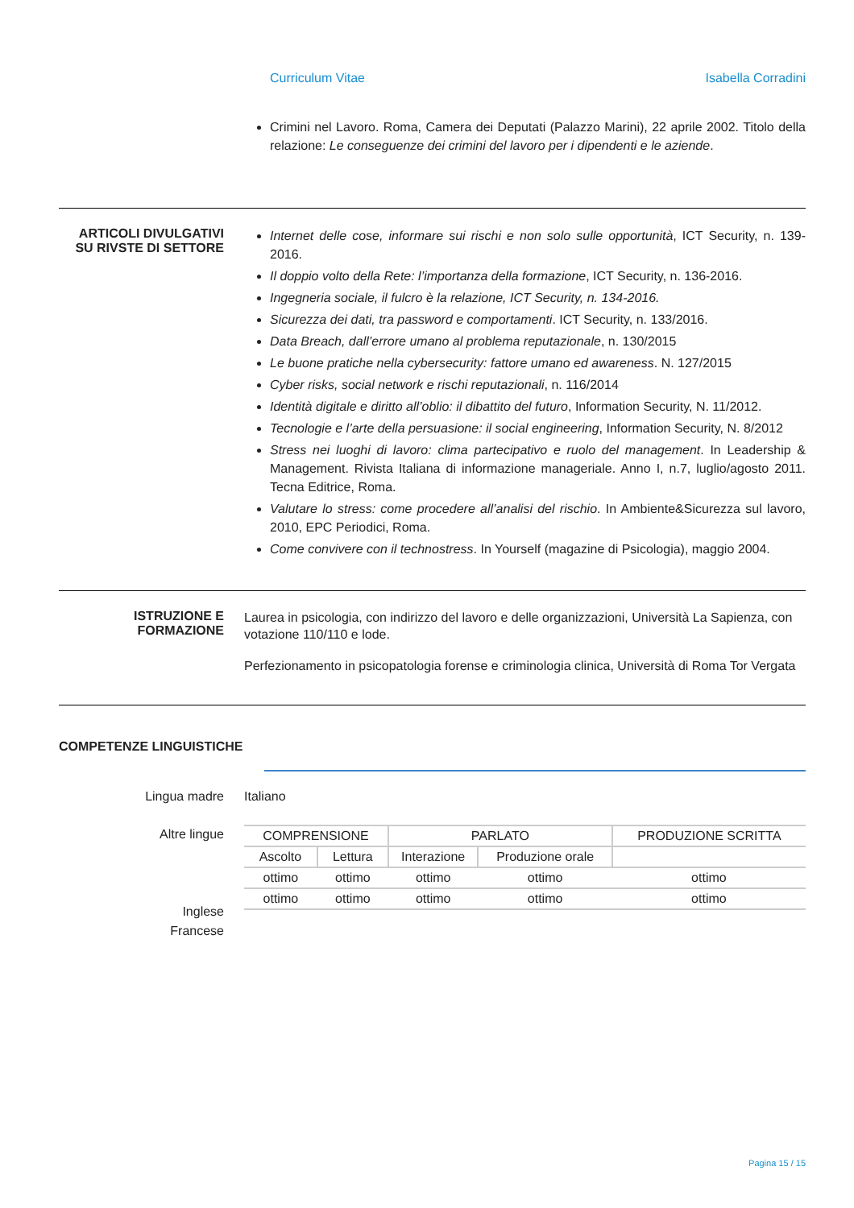Curriculum Vitae Isabella Corradini
Crimini nel Lavoro. Roma, Camera dei Deputati (Palazzo Marini), 22 aprile 2002. Titolo della relazione: Le conseguenze dei crimini del lavoro per i dipendenti e le aziende.
ARTICOLI DIVULGATIVI SU RIVSTE DI SETTORE
Internet delle cose, informare sui rischi e non solo sulle opportunità, ICT Security, n. 139-2016.
Il doppio volto della Rete: l’importanza della formazione, ICT Security, n. 136-2016.
Ingegneria sociale, il fulcro è la relazione, ICT Security, n. 134-2016.
Sicurezza dei dati, tra password e comportamenti. ICT Security, n. 133/2016.
Data Breach, dall’errore umano al problema reputazionale, n. 130/2015
Le buone pratiche nella cybersecurity: fattore umano ed awareness. N. 127/2015
Cyber risks, social network e rischi reputazionali, n. 116/2014
Identità digitale e diritto all’oblio: il dibattito del futuro, Information Security, N. 11/2012.
Tecnologie e l’arte della persuasione: il social engineering, Information Security, N. 8/2012
Stress nei luoghi di lavoro: clima partecipativo e ruolo del management. In Leadership & Management. Rivista Italiana di informazione manageriale. Anno I, n.7, luglio/agosto 2011. Tecna Editrice, Roma.
Valutare lo stress: come procedere all’analisi del rischio. In Ambiente&Sicurezza sul lavoro, 2010, EPC Periodici, Roma.
Come convivere con il technostress. In Yourself (magazine di Psicologia), maggio 2004.
ISTRUZIONE E FORMAZIONE
Laurea in psicologia, con indirizzo del lavoro e delle organizzazioni, Università La Sapienza, con votazione 110/110 e lode.
Perfezionamento in psicopatologia forense e criminologia clinica, Università di Roma Tor Vergata
COMPETENZE LINGUISTICHE
Lingua madre Italiano
Altre lingue
Inglese
Francese
| COMPRENSIONE | | PARLATO | | PRODUZIONE SCRITTA |
| --- | --- | --- | --- | --- |
| Ascolto | Lettura | Interazione | Produzione orale | |
| ottimo | ottimo | ottimo | ottimo | ottimo |
| ottimo | ottimo | ottimo | ottimo | ottimo |
Pagina 15 / 15